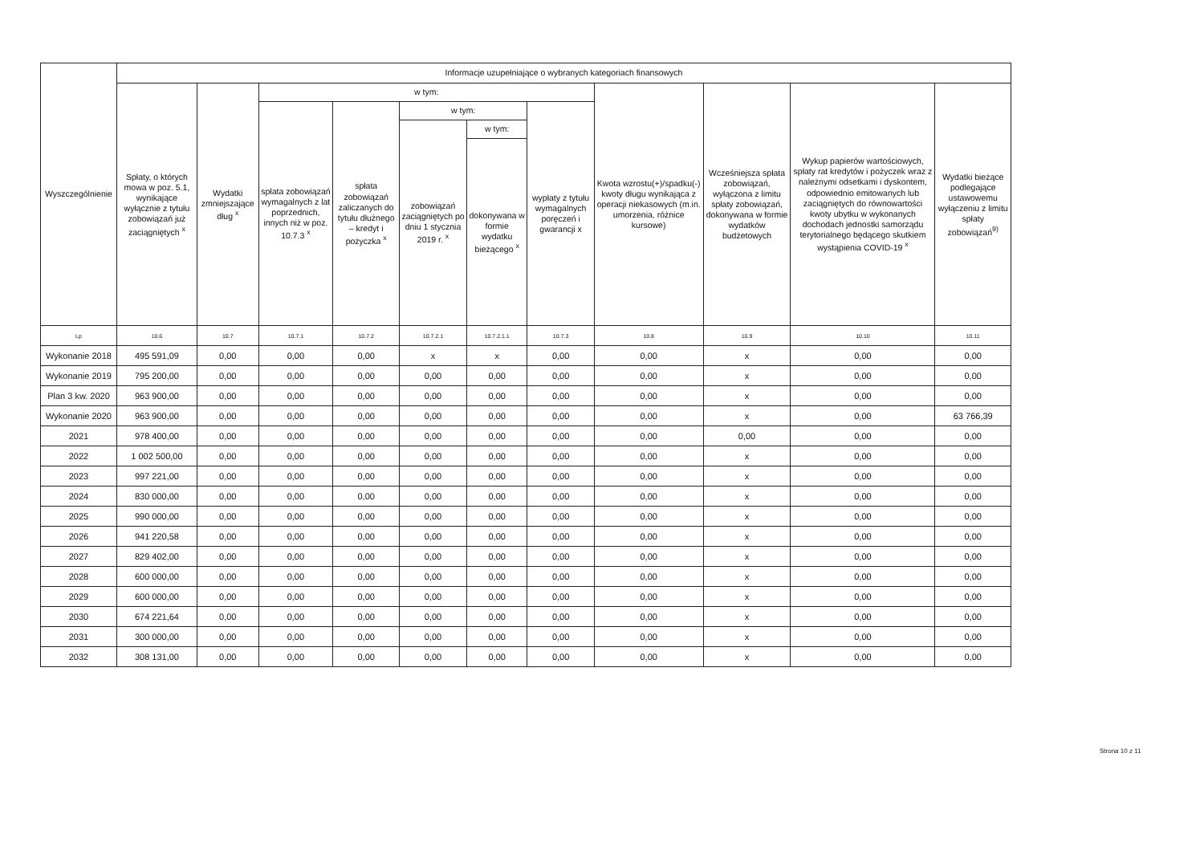| Wyszczególnienie | Informacje uzupełniające o wybranych kategoriach finansowych | | | | | | | | | | |
| --- | --- | --- | --- | --- | --- | --- | --- | --- | --- | --- | --- |
| | Spłaty, o których mowa w poz. 5.1, wynikające wyłącznie z tytułu zobowiązań już zaciągniętych <sup>x</sup> | Wydatki zmniejszające dług <sup>x</sup> | w tym: | | | | | Kwota wzrostu(+)/spadku(-) kwoty długu wynikająca z operacji niekasowych (m.in. umorzenia, różnice kursowe) | Wcześniejsza spłata zobowiązań, wyłączona z limitu spłaty zobowiązań, dokonywana w formie wydatków budżetowych | Wykup papierów wartościowych, spłaty rat kredytów i pożyczek wraz z należnymi odsetkami i dyskontem, odpowiednio emitowanych lub zaciągniętych do równowartości kwoty ubytku w wykonanych dochodach jednostki samorządu terytorialnego będącego skutkiem wystąpienia COVID-19 <sup>x</sup> | Wydatki bieżące podlegające ustawowemu wyłączeniu z limitu spłaty zobowiązań<sup>9)</sup> |
| | | | spłata zobowiązań wymagalnych z lat poprzednich, innych niż w poz. 10.7.3 <sup>x</sup> | spłata zobowiązań zaliczanych do tytułu dłużnego – kredyt i pożyczka <sup>x</sup> | w tym: | | wypłaty z tytułu wymagalnych poręczeń i gwarancji x | | | | |
| | | | | | zobowiązań zaciągniętych po dniu 1 stycznia 2019 r. <sup>x</sup> | w tym: | | | | | |
| | | | | | | dokonywana w formie wydatku bieżącego <sup>x</sup> | | | | | |
| Lp | 10.6 | 10.7 | 10.7.1 | 10.7.2 | 10.7.2.1 | 10.7.2.1.1 | 10.7.3 | 10.8 | 10.9 | 10.10 | 10.11 |
| Wykonanie 2018 | 495 591,09 | 0,00 | 0,00 | 0,00 | x | x | 0,00 | 0,00 | x | 0,00 | 0,00 |
| Wykonanie 2019 | 795 200,00 | 0,00 | 0,00 | 0,00 | 0,00 | 0,00 | 0,00 | 0,00 | x | 0,00 | 0,00 |
| Plan 3 kw. 2020 | 963 900,00 | 0,00 | 0,00 | 0,00 | 0,00 | 0,00 | 0,00 | 0,00 | x | 0,00 | 0,00 |
| Wykonanie 2020 | 963 900,00 | 0,00 | 0,00 | 0,00 | 0,00 | 0,00 | 0,00 | 0,00 | x | 0,00 | 63 766,39 |
| 2021 | 978 400,00 | 0,00 | 0,00 | 0,00 | 0,00 | 0,00 | 0,00 | 0,00 | 0,00 | 0,00 | 0,00 |
| 2022 | 1 002 500,00 | 0,00 | 0,00 | 0,00 | 0,00 | 0,00 | 0,00 | 0,00 | x | 0,00 | 0,00 |
| 2023 | 997 221,00 | 0,00 | 0,00 | 0,00 | 0,00 | 0,00 | 0,00 | 0,00 | x | 0,00 | 0,00 |
| 2024 | 830 000,00 | 0,00 | 0,00 | 0,00 | 0,00 | 0,00 | 0,00 | 0,00 | x | 0,00 | 0,00 |
| 2025 | 990 000,00 | 0,00 | 0,00 | 0,00 | 0,00 | 0,00 | 0,00 | 0,00 | x | 0,00 | 0,00 |
| 2026 | 941 220,58 | 0,00 | 0,00 | 0,00 | 0,00 | 0,00 | 0,00 | 0,00 | x | 0,00 | 0,00 |
| 2027 | 829 402,00 | 0,00 | 0,00 | 0,00 | 0,00 | 0,00 | 0,00 | 0,00 | x | 0,00 | 0,00 |
| 2028 | 600 000,00 | 0,00 | 0,00 | 0,00 | 0,00 | 0,00 | 0,00 | 0,00 | x | 0,00 | 0,00 |
| 2029 | 600 000,00 | 0,00 | 0,00 | 0,00 | 0,00 | 0,00 | 0,00 | 0,00 | x | 0,00 | 0,00 |
| 2030 | 674 221,64 | 0,00 | 0,00 | 0,00 | 0,00 | 0,00 | 0,00 | 0,00 | x | 0,00 | 0,00 |
| 2031 | 300 000,00 | 0,00 | 0,00 | 0,00 | 0,00 | 0,00 | 0,00 | 0,00 | x | 0,00 | 0,00 |
| 2032 | 308 131,00 | 0,00 | 0,00 | 0,00 | 0,00 | 0,00 | 0,00 | 0,00 | x | 0,00 | 0,00 |
Strona 10 z 11